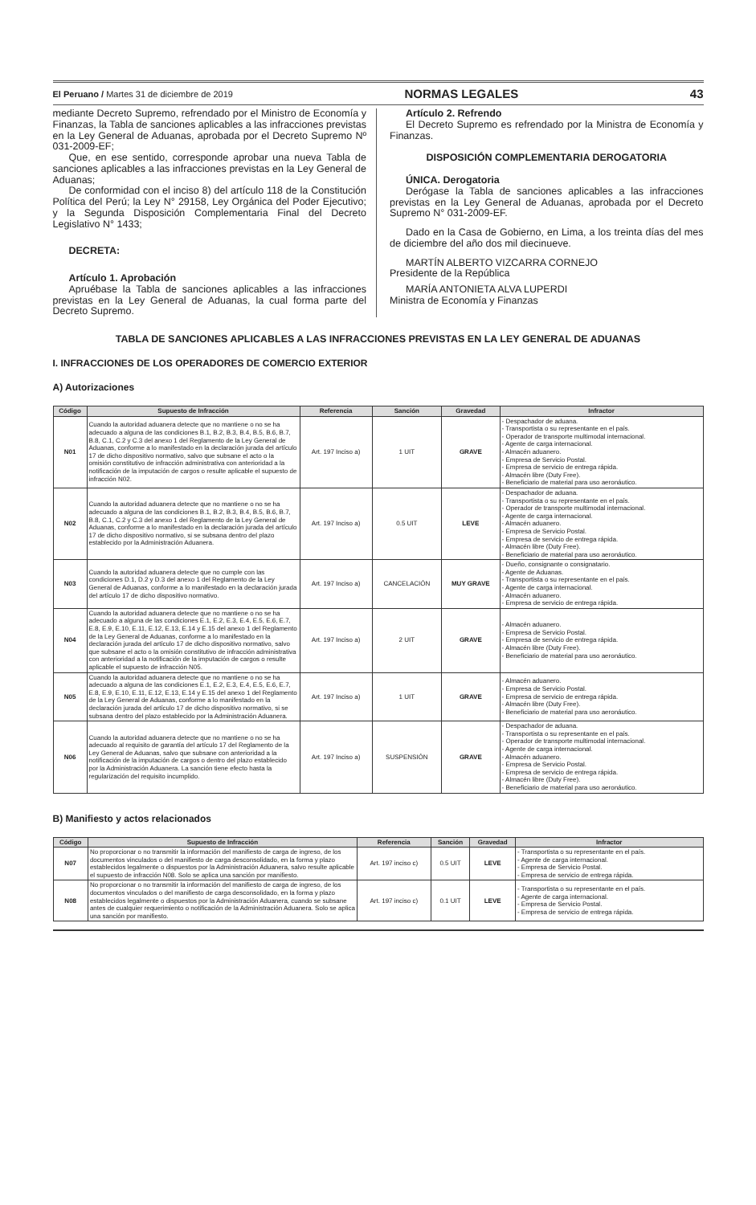El Peruano / Martes 31 de diciembre de 2019 NORMAS LEGALES 43
mediante Decreto Supremo, refrendado por el Ministro de Economía y Finanzas, la Tabla de sanciones aplicables a las infracciones previstas en la Ley General de Aduanas, aprobada por el Decreto Supremo Nº 031-2009-EF;
Que, en ese sentido, corresponde aprobar una nueva Tabla de sanciones aplicables a las infracciones previstas en la Ley General de Aduanas;
De conformidad con el inciso 8) del artículo 118 de la Constitución Política del Perú; la Ley N° 29158, Ley Orgánica del Poder Ejecutivo; y la Segunda Disposición Complementaria Final del Decreto Legislativo N° 1433;
DECRETA:
Artículo 1. Aprobación
Apruébase la Tabla de sanciones aplicables a las infracciones previstas en la Ley General de Aduanas, la cual forma parte del Decreto Supremo.
Artículo 2. Refrendo
El Decreto Supremo es refrendado por la Ministra de Economía y Finanzas.
DISPOSICIÓN COMPLEMENTARIA DEROGATORIA
ÚNICA. Derogatoria
Derógase la Tabla de sanciones aplicables a las infracciones previstas en la Ley General de Aduanas, aprobada por el Decreto Supremo N° 031-2009-EF.
Dado en la Casa de Gobierno, en Lima, a los treinta días del mes de diciembre del año dos mil diecinueve.
MARTÍN ALBERTO VIZCARRA CORNEJO
Presidente de la República
MARÍA ANTONIETA ALVA LUPERDI
Ministra de Economía y Finanzas
TABLA DE SANCIONES APLICABLES A LAS INFRACCIONES PREVISTAS EN LA LEY GENERAL DE ADUANAS
I. INFRACCIONES DE LOS OPERADORES DE COMERCIO EXTERIOR
A) Autorizaciones
| Código | Supuesto de Infracción | Referencia | Sanción | Gravedad | Infractor |
| --- | --- | --- | --- | --- | --- |
| N01 | Cuando la autoridad aduanera detecte que no mantiene o no se ha adecuado a alguna de las condiciones B.1, B.2, B.3, B.4, B.5, B.6, B.7, B.8, C.1, C.2 y C.3 del anexo 1 del Reglamento de la Ley General de Aduanas, conforme a lo manifestado en la declaración jurada del artículo 17 de dicho dispositivo normativo, salvo que subsane el acto o la omisión constitutivo de infracción administrativa con anterioridad a la notificación de la imputación de cargos o resulte aplicable el supuesto de infracción N02. | Art. 197 Inciso a) | 1 UIT | GRAVE | - Despachador de aduana. - Transportista o su representante en el país. - Operador de transporte multimodal internacional. - Agente de carga internacional. - Almacén aduanero. - Empresa de Servicio Postal. - Empresa de servicio de entrega rápida. - Almacén libre (Duty Free). - Beneficiario de material para uso aeronáutico. |
| N02 | Cuando la autoridad aduanera detecte que no mantiene o no se ha adecuado a alguna de las condiciones B.1, B.2, B.3, B.4, B.5, B.6, B.7, B.8, C.1, C.2 y C.3 del anexo 1 del Reglamento de la Ley General de Aduanas, conforme a lo manifestado en la declaración jurada del artículo 17 de dicho dispositivo normativo, si se subsana dentro del plazo establecido por la Administración Aduanera. | Art. 197 Inciso a) | 0.5 UIT | LEVE | - Despachador de aduana. - Transportista o su representante en el país. - Operador de transporte multimodal internacional. - Agente de carga internacional. - Almacén aduanero. - Empresa de Servicio Postal. - Empresa de servicio de entrega rápida. - Almacén libre (Duty Free). - Beneficiario de material para uso aeronáutico. |
| N03 | Cuando la autoridad aduanera detecte que no cumple con las condiciones D.1, D.2 y D.3 del anexo 1 del Reglamento de la Ley General de Aduanas, conforme a lo manifestado en la declaración jurada del artículo 17 de dicho dispositivo normativo. | Art. 197 Inciso a) | CANCELACIÓN | MUY GRAVE | - Dueño, consignante o consignatario. - Agente de Aduanas. - Transportista o su representante en el país. - Agente de carga internacional. - Almacén aduanero. - Empresa de servicio de entrega rápida. |
| N04 | Cuando la autoridad aduanera detecte que no mantiene o no se ha adecuado a alguna de las condiciones E.1, E.2, E.3, E.4, E.5, E.6, E.7, E.8, E.9, E.10, E.11, E.12, E.13, E.14 y E.15 del anexo 1 del Reglamento de la Ley General de Aduanas, conforme a lo manifestado en la declaración jurada del artículo 17 de dicho dispositivo normativo, salvo que subsane el acto o la omisión constitutivo de infracción administrativa con anterioridad a la notificación de la imputación de cargos o resulte aplicable el supuesto de infracción N05. | Art. 197 Inciso a) | 2 UIT | GRAVE | - Almacén aduanero. - Empresa de Servicio Postal. - Empresa de servicio de entrega rápida. - Almacén libre (Duty Free). - Beneficiario de material para uso aeronáutico. |
| N05 | Cuando la autoridad aduanera detecte que no mantiene o no se ha adecuado a alguna de las condiciones E.1, E.2, E.3, E.4, E.5, E.6, E.7, E.8, E.9, E.10, E.11, E.12, E.13, E.14 y E.15 del anexo 1 del Reglamento de la Ley General de Aduanas, conforme a lo manifestado en la declaración jurada del artículo 17 de dicho dispositivo normativo, si se subsana dentro del plazo establecido por la Administración Aduanera. | Art. 197 Inciso a) | 1 UIT | GRAVE | - Almacén aduanero. - Empresa de Servicio Postal. - Empresa de servicio de entrega rápida. - Almacén libre (Duty Free). - Beneficiario de material para uso aeronáutico. |
| N06 | Cuando la autoridad aduanera detecte que no mantiene o no se ha adecuado al requisito de garantía del artículo 17 del Reglamento de la Ley General de Aduanas, salvo que subsane con anterioridad a la notificación de la imputación de cargos o dentro del plazo establecido por la Administración Aduanera. La sanción tiene efecto hasta la regularización del requisito incumplido. | Art. 197 Inciso a) | SUSPENSIÓN | GRAVE | - Despachador de aduana. - Transportista o su representante en el país. - Operador de transporte multimodal internacional. - Agente de carga internacional. - Almacén aduanero. - Empresa de Servicio Postal. - Empresa de servicio de entrega rápida. - Almacén libre (Duty Free). - Beneficiario de material para uso aeronáutico. |
B) Manifiesto y actos relacionados
| Código | Supuesto de Infracción | Referencia | Sanción | Gravedad | Infractor |
| --- | --- | --- | --- | --- | --- |
| N07 | No proporcionar o no transmitir la información del manifiesto de carga de ingreso, de los documentos vinculados o del manifiesto de carga desconsolidado, en la forma y plazo establecidos legalmente o dispuestos por la Administración Aduanera, salvo resulte aplicable el supuesto de infracción N08. Solo se aplica una sanción por manifiesto. | Art. 197 inciso c) | 0.5 UIT | LEVE | - Transportista o su representante en el país. - Agente de carga internacional. - Empresa de Servicio Postal. - Empresa de servicio de entrega rápida. |
| N08 | No proporcionar o no transmitir la información del manifiesto de carga de ingreso, de los documentos vinculados o del manifiesto de carga desconsolidado, en la forma y plazo establecidos legalmente o dispuestos por la Administración Aduanera, cuando se subsane antes de cualquier requerimiento o notificación de la Administración Aduanera. Solo se aplica una sanción por manifiesto. | Art. 197 inciso c) | 0.1 UIT | LEVE | - Transportista o su representante en el país. - Agente de carga internacional. - Empresa de Servicio Postal. - Empresa de servicio de entrega rápida. |